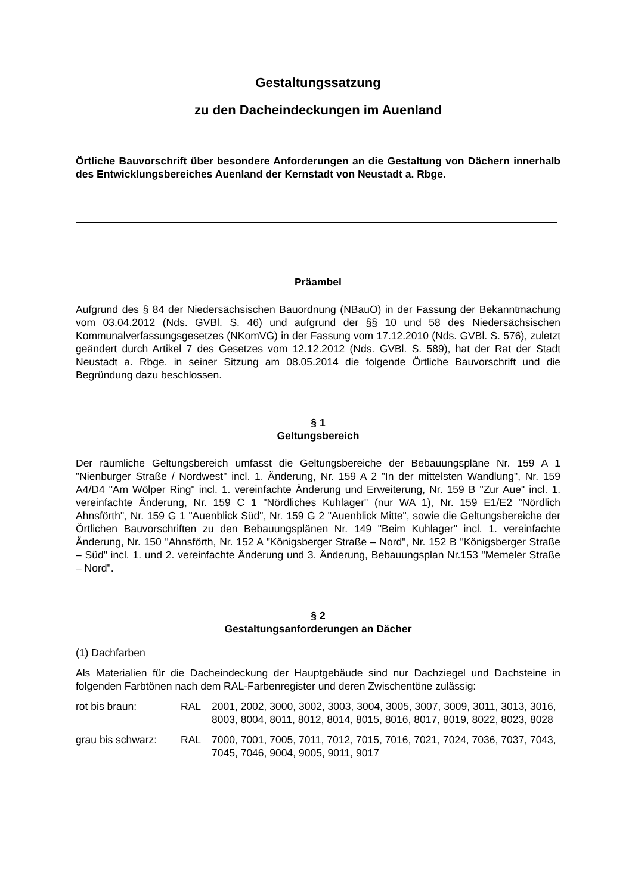Gestaltungssatzung
zu den Dacheindeckungen im Auenland
Örtliche Bauvorschrift über besondere Anforderungen an die Gestaltung von Dächern innerhalb des Entwicklungsbereiches Auenland der Kernstadt von Neustadt a. Rbge.
Präambel
Aufgrund des § 84 der Niedersächsischen Bauordnung (NBauO) in der Fassung der Bekanntmachung vom 03.04.2012 (Nds. GVBl. S. 46) und aufgrund der §§ 10 und 58 des Niedersächsischen Kommunalverfassungsgesetzes (NKomVG) in der Fassung vom 17.12.2010 (Nds. GVBl. S. 576), zuletzt geändert durch Artikel 7 des Gesetzes vom 12.12.2012 (Nds. GVBl. S. 589), hat der Rat der Stadt Neustadt a. Rbge. in seiner Sitzung am 08.05.2014 die folgende Örtliche Bauvorschrift und die Begründung dazu beschlossen.
§ 1
Geltungsbereich
Der räumliche Geltungsbereich umfasst die Geltungsbereiche der Bebauungspläne Nr. 159 A 1 "Nienburger Straße / Nordwest" incl. 1. Änderung, Nr. 159 A 2 "In der mittelsten Wandlung", Nr. 159 A4/D4 "Am Wölper Ring" incl. 1. vereinfachte Änderung und Erweiterung, Nr. 159 B "Zur Aue" incl. 1. vereinfachte Änderung, Nr. 159 C 1 "Nördliches Kuhlager" (nur WA 1), Nr. 159 E1/E2 "Nördlich Ahnsförth", Nr. 159 G 1 "Auenblick Süd", Nr. 159 G 2 "Auenblick Mitte", sowie die Geltungsbereiche der Örtlichen Bauvorschriften zu den Bebauungsplänen Nr. 149 "Beim Kuhlager" incl. 1. vereinfachte Änderung, Nr. 150 "Ahnsförth, Nr. 152 A "Königsberger Straße – Nord", Nr. 152 B "Königsberger Straße – Süd" incl. 1. und 2. vereinfachte Änderung und 3. Änderung, Bebauungsplan Nr.153 "Memeler Straße – Nord".
§ 2
Gestaltungsanforderungen an Dächer
(1) Dachfarben
Als Materialien für die Dacheindeckung der Hauptgebäude sind nur Dachziegel und Dachsteine in folgenden Farbtönen nach dem RAL-Farbenregister und deren Zwischentöne zulässig:
| rot bis braun: | RAL | 2001, 2002, 3000, 3002, 3003, 3004, 3005, 3007, 3009, 3011, 3013, 3016, 8003, 8004, 8011, 8012, 8014, 8015, 8016, 8017, 8019, 8022, 8023, 8028 |
| grau bis schwarz: | RAL | 7000, 7001, 7005, 7011, 7012, 7015, 7016, 7021, 7024, 7036, 7037, 7043, 7045, 7046, 9004, 9005, 9011, 9017 |